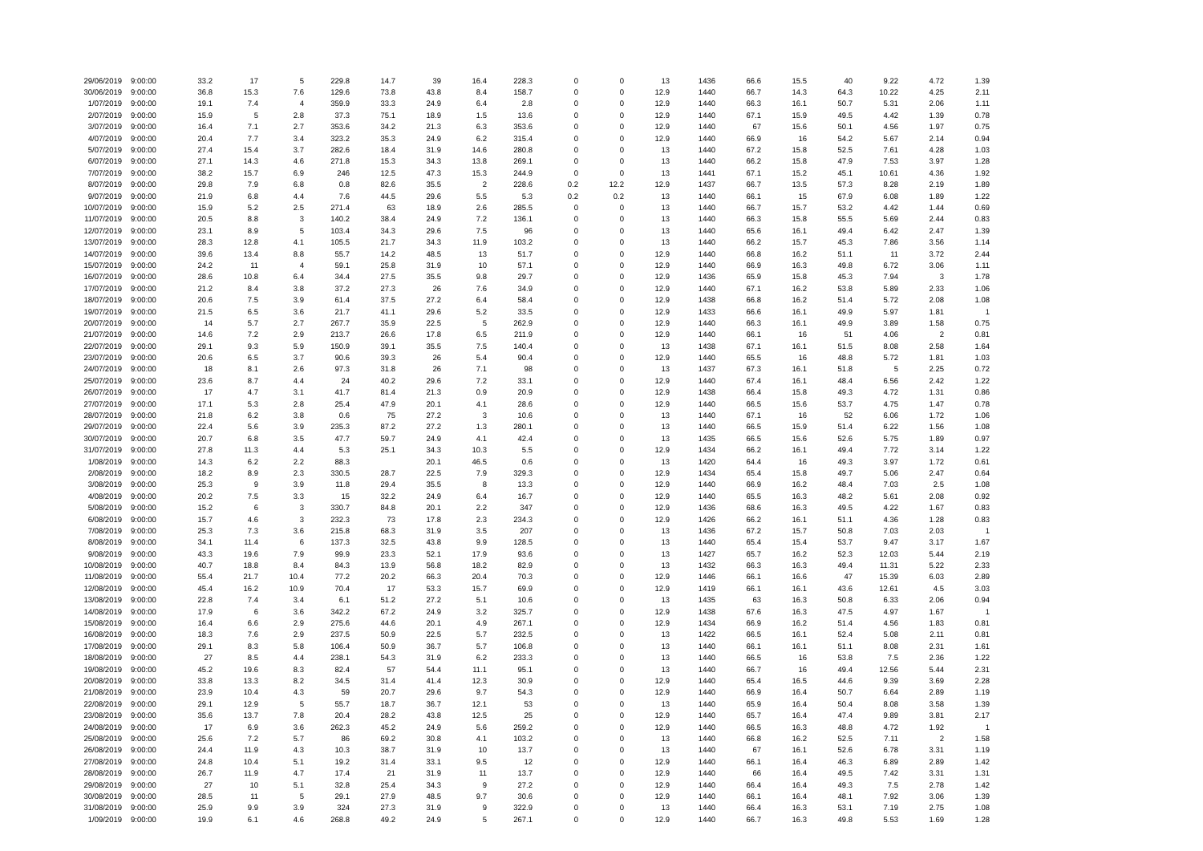| 29/06/2019 | 9:00:00 | 33.2 | 17 | 5 | 229.8 | 14.7 | 39 | 16.4 | 228.3 | 0 | 0 | 13 | 1436 | 66.6 | 15.5 | 40 | 9.22 | 4.72 | 1.39 |
| 30/06/2019 | 9:00:00 | 36.8 | 15.3 | 7.6 | 129.6 | 73.8 | 43.8 | 8.4 | 158.7 | 0 | 0 | 12.9 | 1440 | 66.7 | 14.3 | 64.3 | 10.22 | 4.25 | 2.11 |
| 1/07/2019 | 9:00:00 | 19.1 | 7.4 | 4 | 359.9 | 33.3 | 24.9 | 6.4 | 2.8 | 0 | 0 | 12.9 | 1440 | 66.3 | 16.1 | 50.7 | 5.31 | 2.06 | 1.11 |
| 2/07/2019 | 9:00:00 | 15.9 | 5 | 2.8 | 37.3 | 75.1 | 18.9 | 1.5 | 13.6 | 0 | 0 | 12.9 | 1440 | 67.1 | 15.9 | 49.5 | 4.42 | 1.39 | 0.78 |
| 3/07/2019 | 9:00:00 | 16.4 | 7.1 | 2.7 | 353.6 | 34.2 | 21.3 | 6.3 | 353.6 | 0 | 0 | 12.9 | 1440 | 67 | 15.6 | 50.1 | 4.56 | 1.97 | 0.75 |
| 4/07/2019 | 9:00:00 | 20.4 | 7.7 | 3.4 | 323.2 | 35.3 | 24.9 | 6.2 | 315.4 | 0 | 0 | 12.9 | 1440 | 66.9 | 16 | 54.2 | 5.67 | 2.14 | 0.94 |
| 5/07/2019 | 9:00:00 | 27.4 | 15.4 | 3.7 | 282.6 | 18.4 | 31.9 | 14.6 | 280.8 | 0 | 0 | 13 | 1440 | 67.2 | 15.8 | 52.5 | 7.61 | 4.28 | 1.03 |
| 6/07/2019 | 9:00:00 | 27.1 | 14.3 | 4.6 | 271.8 | 15.3 | 34.3 | 13.8 | 269.1 | 0 | 0 | 13 | 1440 | 66.2 | 15.8 | 47.9 | 7.53 | 3.97 | 1.28 |
| 7/07/2019 | 9:00:00 | 38.2 | 15.7 | 6.9 | 246 | 12.5 | 47.3 | 15.3 | 244.9 | 0 | 0 | 13 | 1441 | 67.1 | 15.2 | 45.1 | 10.61 | 4.36 | 1.92 |
| 8/07/2019 | 9:00:00 | 29.8 | 7.9 | 6.8 | 0.8 | 82.6 | 35.5 | 2 | 228.6 | 0.2 | 12.2 | 12.9 | 1437 | 66.7 | 13.5 | 57.3 | 8.28 | 2.19 | 1.89 |
| 9/07/2019 | 9:00:00 | 21.9 | 6.8 | 4.4 | 7.6 | 44.5 | 29.6 | 5.5 | 5.3 | 0.2 | 0.2 | 13 | 1440 | 66.1 | 15 | 67.9 | 6.08 | 1.89 | 1.22 |
| 10/07/2019 | 9:00:00 | 15.9 | 5.2 | 2.5 | 271.4 | 63 | 18.9 | 2.6 | 285.5 | 0 | 0 | 13 | 1440 | 66.7 | 15.7 | 53.2 | 4.42 | 1.44 | 0.69 |
| 11/07/2019 | 9:00:00 | 20.5 | 8.8 | 3 | 140.2 | 38.4 | 24.9 | 7.2 | 136.1 | 0 | 0 | 13 | 1440 | 66.3 | 15.8 | 55.5 | 5.69 | 2.44 | 0.83 |
| 12/07/2019 | 9:00:00 | 23.1 | 8.9 | 5 | 103.4 | 34.3 | 29.6 | 7.5 | 96 | 0 | 0 | 13 | 1440 | 65.6 | 16.1 | 49.4 | 6.42 | 2.47 | 1.39 |
| 13/07/2019 | 9:00:00 | 28.3 | 12.8 | 4.1 | 105.5 | 21.7 | 34.3 | 11.9 | 103.2 | 0 | 0 | 13 | 1440 | 66.2 | 15.7 | 45.3 | 7.86 | 3.56 | 1.14 |
| 14/07/2019 | 9:00:00 | 39.6 | 13.4 | 8.8 | 55.7 | 14.2 | 48.5 | 13 | 51.7 | 0 | 0 | 12.9 | 1440 | 66.8 | 16.2 | 51.1 | 11 | 3.72 | 2.44 |
| 15/07/2019 | 9:00:00 | 24.2 | 11 | 4 | 59.1 | 25.8 | 31.9 | 10 | 57.1 | 0 | 0 | 12.9 | 1440 | 66.9 | 16.3 | 49.8 | 6.72 | 3.06 | 1.11 |
| 16/07/2019 | 9:00:00 | 28.6 | 10.8 | 6.4 | 34.4 | 27.5 | 35.5 | 9.8 | 29.7 | 0 | 0 | 12.9 | 1436 | 65.9 | 15.8 | 45.3 | 7.94 | 3 | 1.78 |
| 17/07/2019 | 9:00:00 | 21.2 | 8.4 | 3.8 | 37.2 | 27.3 | 26 | 7.6 | 34.9 | 0 | 0 | 12.9 | 1440 | 67.1 | 16.2 | 53.8 | 5.89 | 2.33 | 1.06 |
| 18/07/2019 | 9:00:00 | 20.6 | 7.5 | 3.9 | 61.4 | 37.5 | 27.2 | 6.4 | 58.4 | 0 | 0 | 12.9 | 1438 | 66.8 | 16.2 | 51.4 | 5.72 | 2.08 | 1.08 |
| 19/07/2019 | 9:00:00 | 21.5 | 6.5 | 3.6 | 21.7 | 41.1 | 29.6 | 5.2 | 33.5 | 0 | 0 | 12.9 | 1433 | 66.6 | 16.1 | 49.9 | 5.97 | 1.81 | 1 |
| 20/07/2019 | 9:00:00 | 14 | 5.7 | 2.7 | 267.7 | 35.9 | 22.5 | 5 | 262.9 | 0 | 0 | 12.9 | 1440 | 66.3 | 16.1 | 49.9 | 3.89 | 1.58 | 0.75 |
| 21/07/2019 | 9:00:00 | 14.6 | 7.2 | 2.9 | 213.7 | 26.6 | 17.8 | 6.5 | 211.9 | 0 | 0 | 12.9 | 1440 | 66.1 | 16 | 51 | 4.06 | 2 | 0.81 |
| 22/07/2019 | 9:00:00 | 29.1 | 9.3 | 5.9 | 150.9 | 39.1 | 35.5 | 7.5 | 140.4 | 0 | 0 | 13 | 1438 | 67.1 | 16.1 | 51.5 | 8.08 | 2.58 | 1.64 |
| 23/07/2019 | 9:00:00 | 20.6 | 6.5 | 3.7 | 90.6 | 39.3 | 26 | 5.4 | 90.4 | 0 | 0 | 12.9 | 1440 | 65.5 | 16 | 48.8 | 5.72 | 1.81 | 1.03 |
| 24/07/2019 | 9:00:00 | 18 | 8.1 | 2.6 | 97.3 | 31.8 | 26 | 7.1 | 98 | 0 | 0 | 13 | 1437 | 67.3 | 16.1 | 51.8 | 5 | 2.25 | 0.72 |
| 25/07/2019 | 9:00:00 | 23.6 | 8.7 | 4.4 | 24 | 40.2 | 29.6 | 7.2 | 33.1 | 0 | 0 | 12.9 | 1440 | 67.4 | 16.1 | 48.4 | 6.56 | 2.42 | 1.22 |
| 26/07/2019 | 9:00:00 | 17 | 4.7 | 3.1 | 41.7 | 81.4 | 21.3 | 0.9 | 20.9 | 0 | 0 | 12.9 | 1438 | 66.4 | 15.8 | 49.3 | 4.72 | 1.31 | 0.86 |
| 27/07/2019 | 9:00:00 | 17.1 | 5.3 | 2.8 | 25.4 | 47.9 | 20.1 | 4.1 | 28.6 | 0 | 0 | 12.9 | 1440 | 66.5 | 15.6 | 53.7 | 4.75 | 1.47 | 0.78 |
| 28/07/2019 | 9:00:00 | 21.8 | 6.2 | 3.8 | 0.6 | 75 | 27.2 | 3 | 10.6 | 0 | 0 | 13 | 1440 | 67.1 | 16 | 52 | 6.06 | 1.72 | 1.06 |
| 29/07/2019 | 9:00:00 | 22.4 | 5.6 | 3.9 | 235.3 | 87.2 | 27.2 | 1.3 | 280.1 | 0 | 0 | 13 | 1440 | 66.5 | 15.9 | 51.4 | 6.22 | 1.56 | 1.08 |
| 30/07/2019 | 9:00:00 | 20.7 | 6.8 | 3.5 | 47.7 | 59.7 | 24.9 | 4.1 | 42.4 | 0 | 0 | 13 | 1435 | 66.5 | 15.6 | 52.6 | 5.75 | 1.89 | 0.97 |
| 31/07/2019 | 9:00:00 | 27.8 | 11.3 | 4.4 | 5.3 | 25.1 | 34.3 | 10.3 | 5.5 | 0 | 0 | 12.9 | 1434 | 66.2 | 16.1 | 49.4 | 7.72 | 3.14 | 1.22 |
| 1/08/2019 | 9:00:00 | 14.3 | 6.2 | 2.2 | 88.3 | | 20.1 | 46.5 | 0.6 | 0 | 0 | 13 | 1420 | 64.4 | 16 | 49.3 | 3.97 | 1.72 | 0.61 |
| 2/08/2019 | 9:00:00 | 18.2 | 8.9 | 2.3 | 330.5 | 28.7 | 22.5 | 7.9 | 329.3 | 0 | 0 | 12.9 | 1434 | 65.4 | 15.8 | 49.7 | 5.06 | 2.47 | 0.64 |
| 3/08/2019 | 9:00:00 | 25.3 | 9 | 3.9 | 11.8 | 29.4 | 35.5 | 8 | 13.3 | 0 | 0 | 12.9 | 1440 | 66.9 | 16.2 | 48.4 | 7.03 | 2.5 | 1.08 |
| 4/08/2019 | 9:00:00 | 20.2 | 7.5 | 3.3 | 15 | 32.2 | 24.9 | 6.4 | 16.7 | 0 | 0 | 12.9 | 1440 | 65.5 | 16.3 | 48.2 | 5.61 | 2.08 | 0.92 |
| 5/08/2019 | 9:00:00 | 15.2 | 6 | 3 | 330.7 | 84.8 | 20.1 | 2.2 | 347 | 0 | 0 | 12.9 | 1436 | 68.6 | 16.3 | 49.5 | 4.22 | 1.67 | 0.83 |
| 6/08/2019 | 9:00:00 | 15.7 | 4.6 | 3 | 232.3 | 73 | 17.8 | 2.3 | 234.3 | 0 | 0 | 12.9 | 1426 | 66.2 | 16.1 | 51.1 | 4.36 | 1.28 | 0.83 |
| 7/08/2019 | 9:00:00 | 25.3 | 7.3 | 3.6 | 215.8 | 68.3 | 31.9 | 3.5 | 207 | 0 | 0 | 13 | 1436 | 67.2 | 15.7 | 50.8 | 7.03 | 2.03 | 1 |
| 8/08/2019 | 9:00:00 | 34.1 | 11.4 | 6 | 137.3 | 32.5 | 43.8 | 9.9 | 128.5 | 0 | 0 | 13 | 1440 | 65.4 | 15.4 | 53.7 | 9.47 | 3.17 | 1.67 |
| 9/08/2019 | 9:00:00 | 43.3 | 19.6 | 7.9 | 99.9 | 23.3 | 52.1 | 17.9 | 93.6 | 0 | 0 | 13 | 1427 | 65.7 | 16.2 | 52.3 | 12.03 | 5.44 | 2.19 |
| 10/08/2019 | 9:00:00 | 40.7 | 18.8 | 8.4 | 84.3 | 13.9 | 56.8 | 18.2 | 82.9 | 0 | 0 | 13 | 1432 | 66.3 | 16.3 | 49.4 | 11.31 | 5.22 | 2.33 |
| 11/08/2019 | 9:00:00 | 55.4 | 21.7 | 10.4 | 77.2 | 20.2 | 66.3 | 20.4 | 70.3 | 0 | 0 | 12.9 | 1446 | 66.1 | 16.6 | 47 | 15.39 | 6.03 | 2.89 |
| 12/08/2019 | 9:00:00 | 45.4 | 16.2 | 10.9 | 70.4 | 17 | 53.3 | 15.7 | 69.9 | 0 | 0 | 12.9 | 1419 | 66.1 | 16.1 | 43.6 | 12.61 | 4.5 | 3.03 |
| 13/08/2019 | 9:00:00 | 22.8 | 7.4 | 3.4 | 6.1 | 51.2 | 27.2 | 5.1 | 10.6 | 0 | 0 | 13 | 1435 | 63 | 16.3 | 50.8 | 6.33 | 2.06 | 0.94 |
| 14/08/2019 | 9:00:00 | 17.9 | 6 | 3.6 | 342.2 | 67.2 | 24.9 | 3.2 | 325.7 | 0 | 0 | 12.9 | 1438 | 67.6 | 16.3 | 47.5 | 4.97 | 1.67 | 1 |
| 15/08/2019 | 9:00:00 | 16.4 | 6.6 | 2.9 | 275.6 | 44.6 | 20.1 | 4.9 | 267.1 | 0 | 0 | 12.9 | 1434 | 66.9 | 16.2 | 51.4 | 4.56 | 1.83 | 0.81 |
| 16/08/2019 | 9:00:00 | 18.3 | 7.6 | 2.9 | 237.5 | 50.9 | 22.5 | 5.7 | 232.5 | 0 | 0 | 13 | 1422 | 66.5 | 16.1 | 52.4 | 5.08 | 2.11 | 0.81 |
| 17/08/2019 | 9:00:00 | 29.1 | 8.3 | 5.8 | 106.4 | 50.9 | 36.7 | 5.7 | 106.8 | 0 | 0 | 13 | 1440 | 66.1 | 16.1 | 51.1 | 8.08 | 2.31 | 1.61 |
| 18/08/2019 | 9:00:00 | 27 | 8.5 | 4.4 | 238.1 | 54.3 | 31.9 | 6.2 | 233.3 | 0 | 0 | 13 | 1440 | 66.5 | 16 | 53.8 | 7.5 | 2.36 | 1.22 |
| 19/08/2019 | 9:00:00 | 45.2 | 19.6 | 8.3 | 82.4 | 57 | 54.4 | 11.1 | 95.1 | 0 | 0 | 13 | 1440 | 66.7 | 16 | 49.4 | 12.56 | 5.44 | 2.31 |
| 20/08/2019 | 9:00:00 | 33.8 | 13.3 | 8.2 | 34.5 | 31.4 | 41.4 | 12.3 | 30.9 | 0 | 0 | 12.9 | 1440 | 65.4 | 16.5 | 44.6 | 9.39 | 3.69 | 2.28 |
| 21/08/2019 | 9:00:00 | 23.9 | 10.4 | 4.3 | 59 | 20.7 | 29.6 | 9.7 | 54.3 | 0 | 0 | 12.9 | 1440 | 66.9 | 16.4 | 50.7 | 6.64 | 2.89 | 1.19 |
| 22/08/2019 | 9:00:00 | 29.1 | 12.9 | 5 | 55.7 | 18.7 | 36.7 | 12.1 | 53 | 0 | 0 | 13 | 1440 | 65.9 | 16.4 | 50.4 | 8.08 | 3.58 | 1.39 |
| 23/08/2019 | 9:00:00 | 35.6 | 13.7 | 7.8 | 20.4 | 28.2 | 43.8 | 12.5 | 25 | 0 | 0 | 12.9 | 1440 | 65.7 | 16.4 | 47.4 | 9.89 | 3.81 | 2.17 |
| 24/08/2019 | 9:00:00 | 17 | 6.9 | 3.6 | 262.3 | 45.2 | 24.9 | 5.6 | 259.2 | 0 | 0 | 12.9 | 1440 | 66.5 | 16.3 | 48.8 | 4.72 | 1.92 | 1 |
| 25/08/2019 | 9:00:00 | 25.6 | 7.2 | 5.7 | 86 | 69.2 | 30.8 | 4.1 | 103.2 | 0 | 0 | 13 | 1440 | 66.8 | 16.2 | 52.5 | 7.11 | 2 | 1.58 |
| 26/08/2019 | 9:00:00 | 24.4 | 11.9 | 4.3 | 10.3 | 38.7 | 31.9 | 10 | 13.7 | 0 | 0 | 13 | 1440 | 67 | 16.1 | 52.6 | 6.78 | 3.31 | 1.19 |
| 27/08/2019 | 9:00:00 | 24.8 | 10.4 | 5.1 | 19.2 | 31.4 | 33.1 | 9.5 | 12 | 0 | 0 | 12.9 | 1440 | 66.1 | 16.4 | 46.3 | 6.89 | 2.89 | 1.42 |
| 28/08/2019 | 9:00:00 | 26.7 | 11.9 | 4.7 | 17.4 | 21 | 31.9 | 11 | 13.7 | 0 | 0 | 12.9 | 1440 | 66 | 16.4 | 49.5 | 7.42 | 3.31 | 1.31 |
| 29/08/2019 | 9:00:00 | 27 | 10 | 5.1 | 32.8 | 25.4 | 34.3 | 9 | 27.2 | 0 | 0 | 12.9 | 1440 | 66.4 | 16.4 | 49.3 | 7.5 | 2.78 | 1.42 |
| 30/08/2019 | 9:00:00 | 28.5 | 11 | 5 | 29.1 | 27.9 | 48.5 | 9.7 | 30.6 | 0 | 0 | 12.9 | 1440 | 66.1 | 16.4 | 48.1 | 7.92 | 3.06 | 1.39 |
| 31/08/2019 | 9:00:00 | 25.9 | 9.9 | 3.9 | 324 | 27.3 | 31.9 | 9 | 322.9 | 0 | 0 | 13 | 1440 | 66.4 | 16.3 | 53.1 | 7.19 | 2.75 | 1.08 |
| 1/09/2019 | 9:00:00 | 19.9 | 6.1 | 4.6 | 268.8 | 49.2 | 24.9 | 5 | 267.1 | 0 | 0 | 12.9 | 1440 | 66.7 | 16.3 | 49.8 | 5.53 | 1.69 | 1.28 |